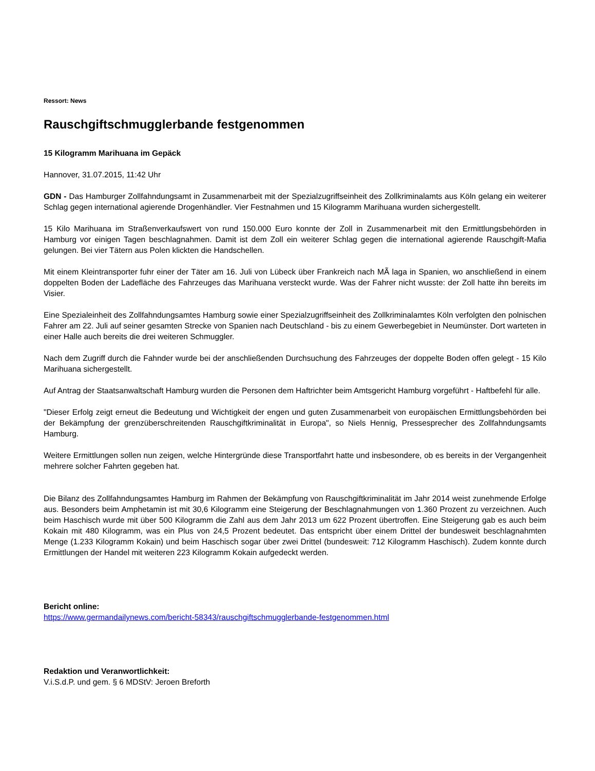Ressort: News
Rauschgiftschmugglerbande festgenommen
15 Kilogramm Marihuana im Gepäck
Hannover, 31.07.2015, 11:42 Uhr
GDN - Das Hamburger Zollfahndungsamt in Zusammenarbeit mit der Spezialzugriffseinheit des Zollkriminalamts aus Köln gelang ein weiterer Schlag gegen international agierende Drogenhändler. Vier Festnahmen und 15 Kilogramm Marihuana wurden sichergestellt.
15 Kilo Marihuana im Straßenverkaufswert von rund 150.000 Euro konnte der Zoll in Zusammenarbeit mit den Ermittlungsbehörden in Hamburg vor einigen Tagen beschlagnahmen. Damit ist dem Zoll ein weiterer Schlag gegen die international agierende Rauschgift-Mafia gelungen. Bei vier Tätern aus Polen klickten die Handschellen.
Mit einem Kleintransporter fuhr einer der Täter am 16. Juli von Lübeck über Frankreich nach MÃ laga in Spanien, wo anschließend in einem doppelten Boden der Ladefläche des Fahrzeuges das Marihuana versteckt wurde. Was der Fahrer nicht wusste: der Zoll hatte ihn bereits im Visier.
Eine Spezialeinheit des Zollfahndungsamtes Hamburg sowie einer Spezialzugriffseinheit des Zollkriminalamtes Köln verfolgten den polnischen Fahrer am 22. Juli auf seiner gesamten Strecke von Spanien nach Deutschland - bis zu einem Gewerbegebiet in Neumünster. Dort warteten in einer Halle auch bereits die drei weiteren Schmuggler.
Nach dem Zugriff durch die Fahnder wurde bei der anschließenden Durchsuchung des Fahrzeuges der doppelte Boden offen gelegt - 15 Kilo Marihuana sichergestellt.
Auf Antrag der Staatsanwaltschaft Hamburg wurden die Personen dem Haftrichter beim Amtsgericht Hamburg vorgeführt - Haftbefehl für alle.
"Dieser Erfolg zeigt erneut die Bedeutung und Wichtigkeit der engen und guten Zusammenarbeit von europäischen Ermittlungsbehörden bei der Bekämpfung der grenzüberschreitenden Rauschgiftkriminalität in Europa", so Niels Hennig, Pressesprecher des Zollfahndungsamts Hamburg.
Weitere Ermittlungen sollen nun zeigen, welche Hintergründe diese Transportfahrt hatte und insbesondere, ob es bereits in der Vergangenheit mehrere solcher Fahrten gegeben hat.
Die Bilanz des Zollfahndungsamtes Hamburg im Rahmen der Bekämpfung von Rauschgiftkriminalität im Jahr 2014 weist zunehmende Erfolge aus. Besonders beim Amphetamin ist mit 30,6 Kilogramm eine Steigerung der Beschlagnahmungen von 1.360 Prozent zu verzeichnen. Auch beim Haschisch wurde mit über 500 Kilogramm die Zahl aus dem Jahr 2013 um 622 Prozent übertroffen. Eine Steigerung gab es auch beim Kokain mit 480 Kilogramm, was ein Plus von 24,5 Prozent bedeutet. Das entspricht über einem Drittel der bundesweit beschlagnahmten Menge (1.233 Kilogramm Kokain) und beim Haschisch sogar über zwei Drittel (bundesweit: 712 Kilogramm Haschisch). Zudem konnte durch Ermittlungen der Handel mit weiteren 223 Kilogramm Kokain aufgedeckt werden.
Bericht online:
https://www.germandailynews.com/bericht-58343/rauschgiftschmugglerbande-festgenommen.html
Redaktion und Veranwortlichkeit:
V.i.S.d.P. und gem. § 6 MDStV: Jeroen Breforth